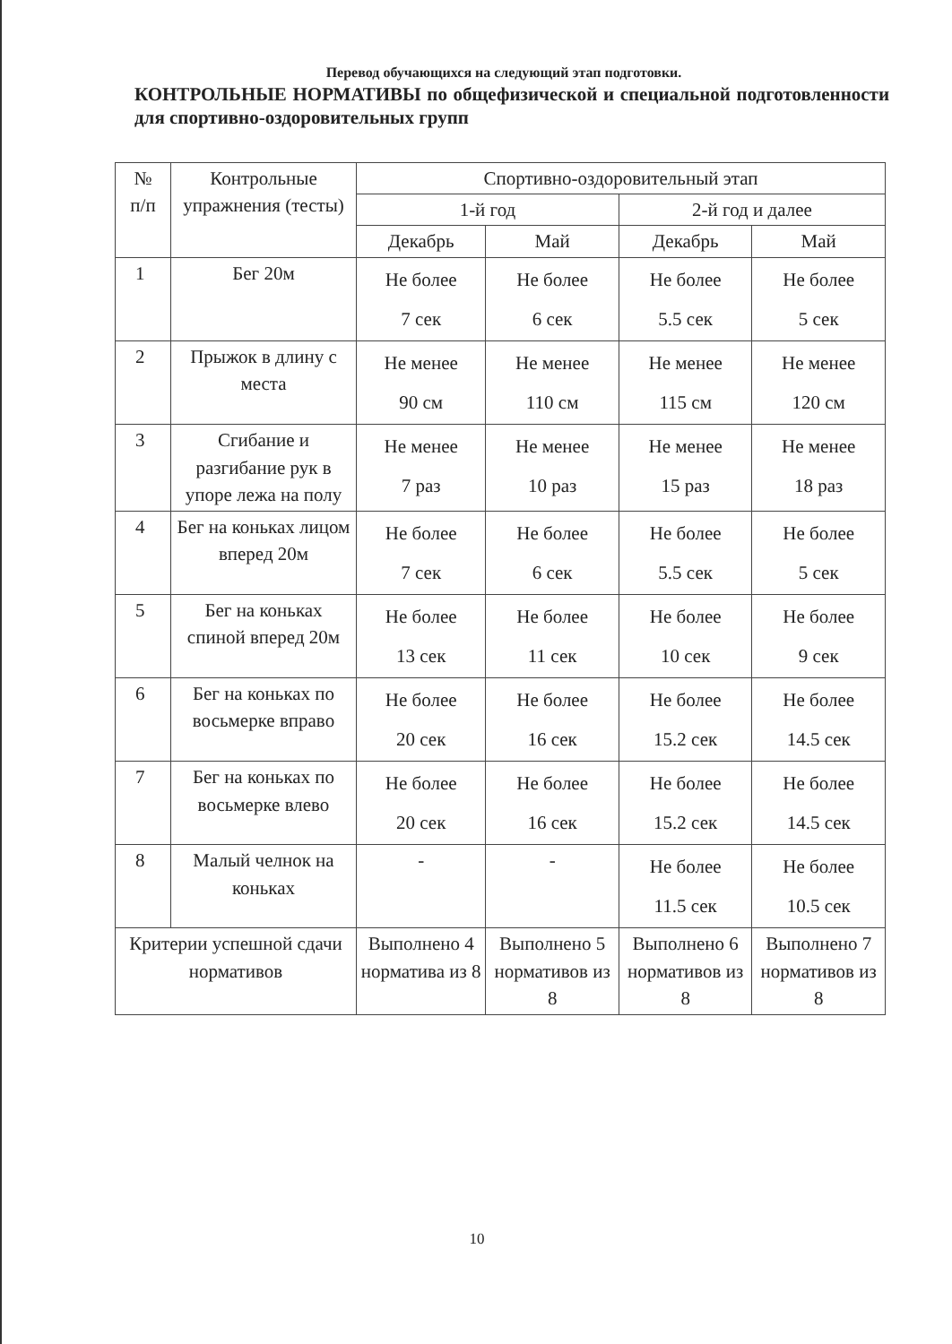Перевод обучающихся на следующий этап подготовки.
КОНТРОЛЬНЫЕ НОРМАТИВЫ по общефизической и специальной подготовленности для спортивно-оздоровительных групп
| № п/п | Контрольные упражнения (тесты) | Спортивно-оздоровительный этап | | | |
| --- | --- | --- | --- | --- | --- |
| | | 1-й год | | 2-й год и далее | |
| | | Декабрь | Май | Декабрь | Май |
| 1 | Бег 20м | Не более 7 сек | Не более 6 сек | Не более 5.5 сек | Не более 5 сек |
| 2 | Прыжок в длину с места | Не менее 90 см | Не менее 110 см | Не менее 115 см | Не менее 120 см |
| 3 | Сгибание и разгибание рук в упоре лежа на полу | Не менее 7 раз | Не менее 10 раз | Не менее 15 раз | Не менее 18 раз |
| 4 | Бег на коньках лицом вперед 20м | Не более 7 сек | Не более 6 сек | Не более 5.5 сек | Не более 5 сек |
| 5 | Бег на коньках спиной вперед 20м | Не более 13 сек | Не более 11 сек | Не более 10 сек | Не более 9 сек |
| 6 | Бег на коньках по восьмерке вправо | Не более 20 сек | Не более 16 сек | Не более 15.2 сек | Не более 14.5 сек |
| 7 | Бег на коньках по восьмерке влево | Не более 20 сек | Не более 16 сек | Не более 15.2 сек | Не более 14.5 сек |
| 8 | Малый челнок на коньках | - | - | Не более 11.5 сек | Не более 10.5 сек |
| Критерии успешной сдачи нормативов | | Выполнено 4 норматива из 8 | Выполнено 5 нормативов из 8 | Выполнено 6 нормативов из 8 | Выполнено 7 нормативов из 8 |
10